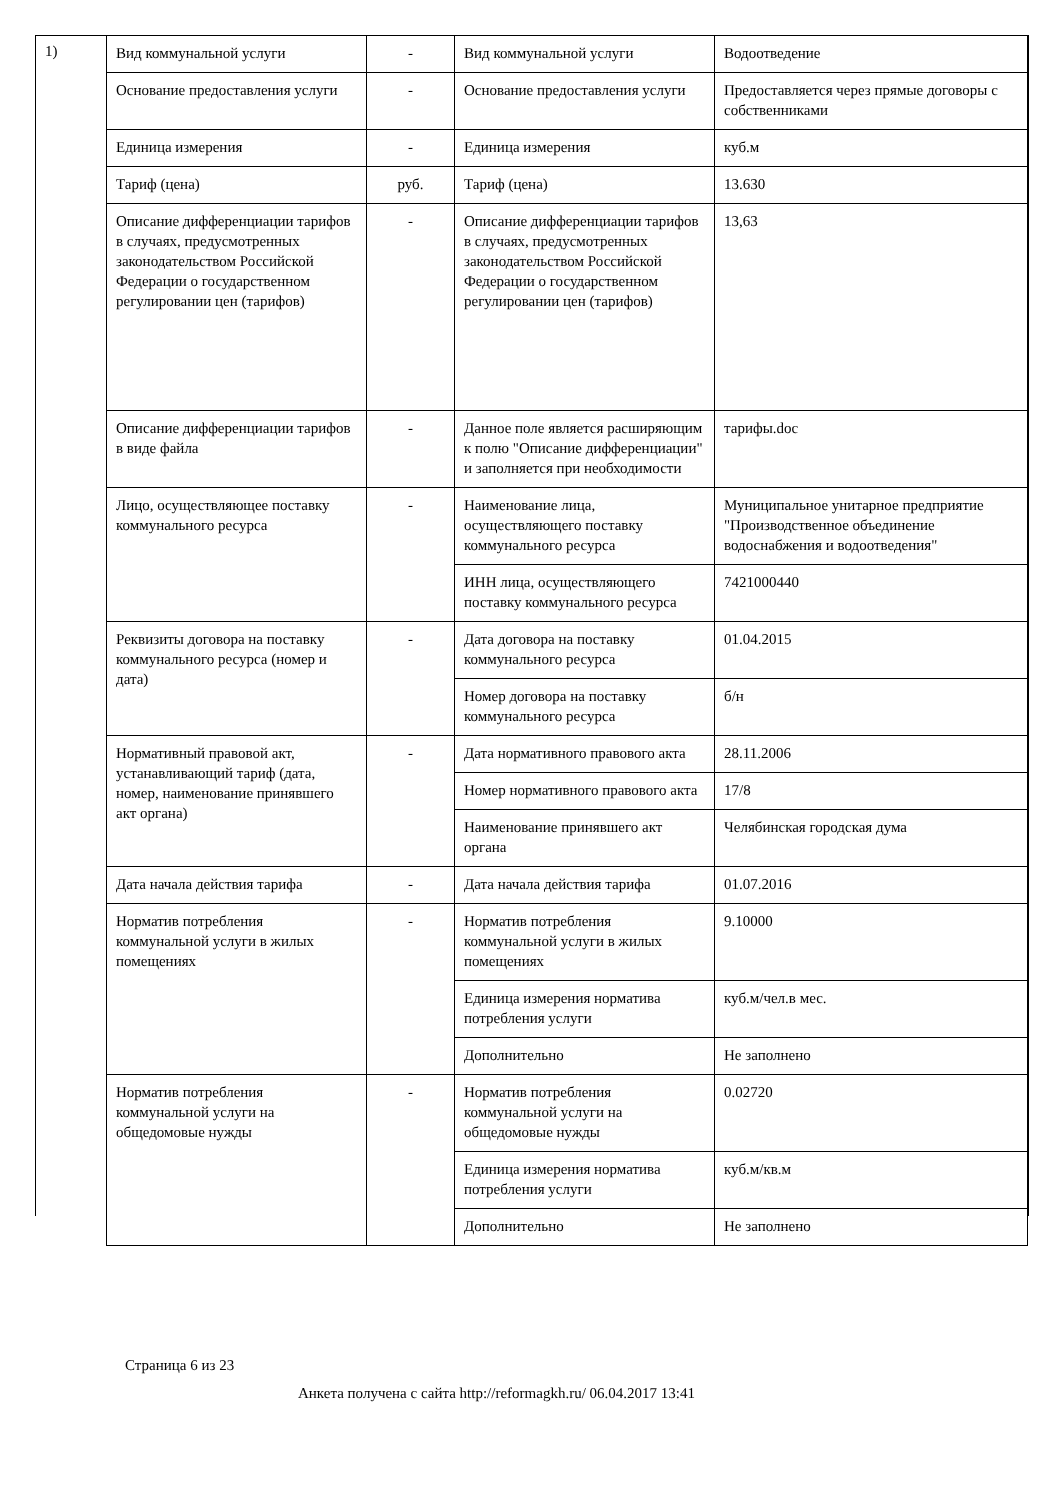1)
| Вид коммунальной услуги | - | Вид коммунальной услуги | Водоотведение |
| Основание предоставления услуги | - | Основание предоставления услуги | Предоставляется через прямые договоры с собственниками |
| Единица измерения | - | Единица измерения | куб.м |
| Тариф (цена) | руб. | Тариф (цена) | 13.630 |
| Описание дифференциации тарифов в случаях, предусмотренных законодательством Российской Федерации о государственном регулировании цен (тарифов) | - | Описание дифференциации тарифов в случаях, предусмотренных законодательством Российской Федерации о государственном регулировании цен (тарифов) | 13,63 |
| Описание дифференциации тарифов в виде файла | - | Данное поле является расширяющим к полю "Описание дифференциации" и заполняется при необходимости | тарифы.doc |
| Лицо, осуществляющее поставку коммунального ресурса | - | Наименование лица, осуществляющего поставку коммунального ресурса | Муниципальное унитарное предприятие "Производственное объединение водоснабжения и водоотведения" |
| | | ИНН лица, осуществляющего поставку коммунального ресурса | 7421000440 |
| Реквизиты договора на поставку коммунального ресурса (номер и дата) | - | Дата договора на поставку коммунального ресурса | 01.04.2015 |
| | | Номер договора на поставку коммунального ресурса | б/н |
| Нормативный правовой акт, устанавливающий тариф (дата, номер, наименование принявшего акт органа) | - | Дата нормативного правового акта | 28.11.2006 |
| | | Номер нормативного правового акта | 17/8 |
| | | Наименование принявшего акт органа | Челябинская городская дума |
| Дата начала действия тарифа | - | Дата начала действия тарифа | 01.07.2016 |
| Норматив потребления коммунальной услуги в жилых помещениях | - | Норматив потребления коммунальной услуги в жилых помещениях | 9.10000 |
| | | Единица измерения норматива потребления услуги | куб.м/чел.в мес. |
| | | Дополнительно | Не заполнено |
| Норматив потребления коммунальной услуги на общедомовые нужды | - | Норматив потребления коммунальной услуги на общедомовые нужды | 0.02720 |
| | | Единица измерения норматива потребления услуги | куб.м/кв.м |
| | | Дополнительно | Не заполнено |
Страница 6 из 23
Анкета получена с сайта http://reformagkh.ru/ 06.04.2017 13:41